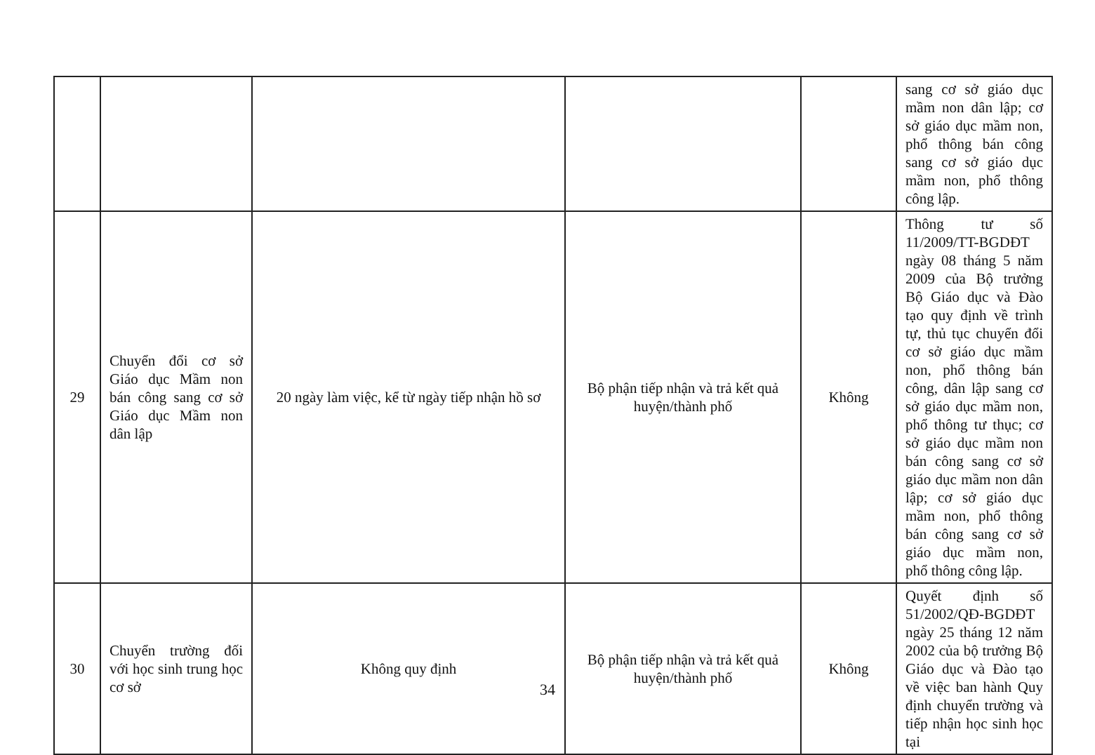| | | | | | sang cơ sở giáo dục mầm non dân lập; cơ sở giáo dục mầm non, phổ thông bán công sang cơ sở giáo dục mầm non, phổ thông công lập. |
| 29 | Chuyển đổi cơ sở Giáo dục Mầm non bán công sang cơ sở Giáo dục Mầm non dân lập | 20 ngày làm việc, kể từ ngày tiếp nhận hồ sơ | Bộ phận tiếp nhận và trả kết quả huyện/thành phố | Không | Thông tư số 11/2009/TT-BGDĐT ngày 08 tháng 5 năm 2009 của Bộ trưởng Bộ Giáo dục và Đào tạo quy định về trình tự, thủ tục chuyển đổi cơ sở giáo dục mầm non, phổ thông bán công, dân lập sang cơ sở giáo dục mầm non, phổ thông tư thục; cơ sở giáo dục mầm non bán công sang cơ sở giáo dục mầm non dân lập; cơ sở giáo dục mầm non, phổ thông bán công sang cơ sở giáo dục mầm non, phổ thông công lập. |
| 30 | Chuyển trường đối với học sinh trung học cơ sở | Không quy định | Bộ phận tiếp nhận và trả kết quả huyện/thành phố | Không | Quyết định số 51/2002/QĐ-BGDĐT ngày 25 tháng 12 năm 2002 của bộ trưởng Bộ Giáo dục và Đào tạo về việc ban hành Quy định chuyển trường và tiếp nhận học sinh học tại |
34